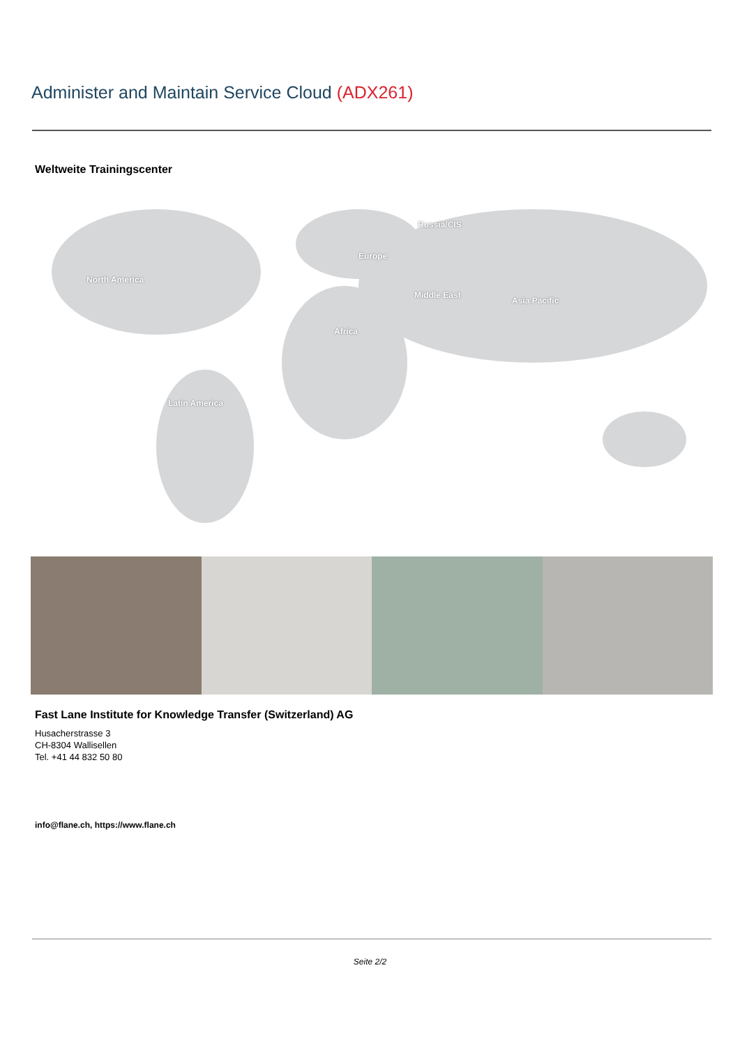Administer and Maintain Service Cloud (ADX261)
Weltweite Trainingscenter
Russia/CIS
Europe
North America
Middle East
Asia Pacific
Africa
Latin America
Fast Lane Institute for Knowledge Transfer (Switzerland) AG
Husacherstrasse 3
CH-8304 Wallisellen
Tel. +41 44 832 50 80
info@flane.ch, https://www.flane.ch
Seite 2/2